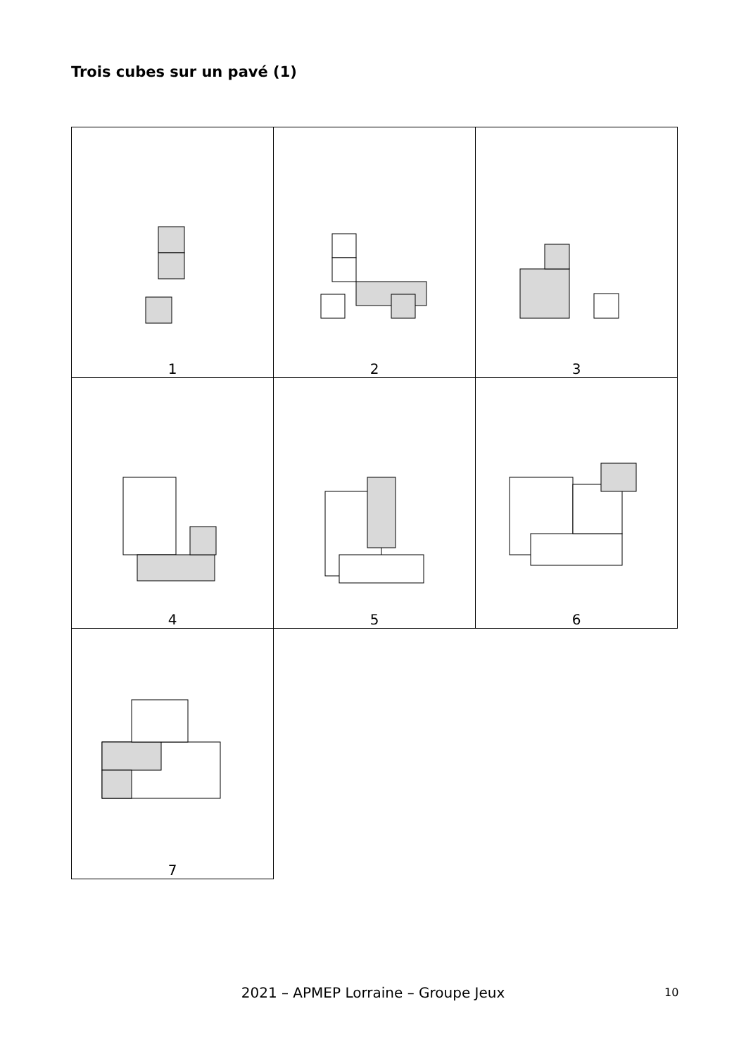Trois cubes sur un pavé (1)
| 1 | 2 | 3 |
| 4 | 5 | 6 |
| 7 | | |
2021 – APMEP Lorraine – Groupe Jeux 10